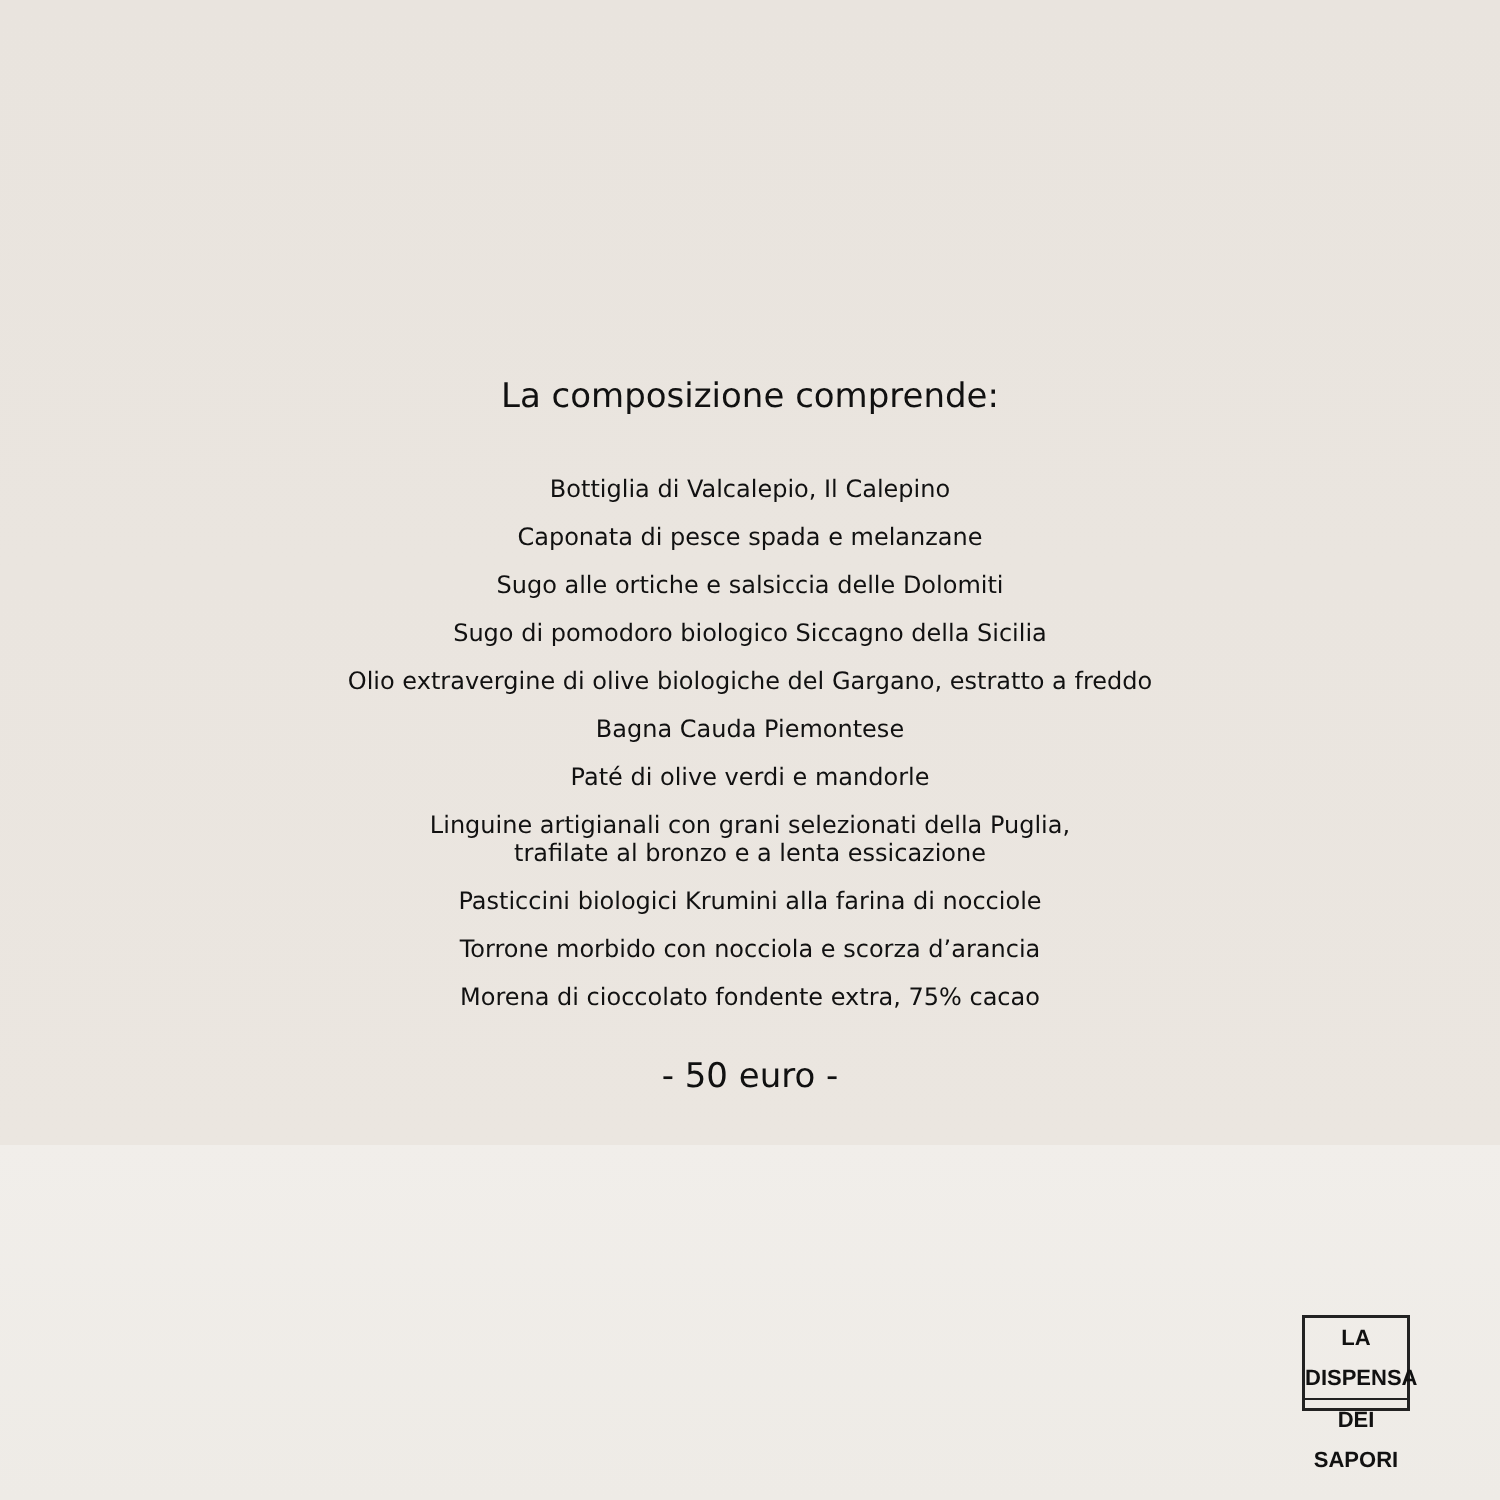La composizione comprende:
Bottiglia di Valcalepio, Il Calepino
Caponata di pesce spada e melanzane
Sugo alle ortiche e salsiccia delle Dolomiti
Sugo di pomodoro biologico Siccagno della Sicilia
Olio extravergine di olive biologiche del Gargano, estratto a freddo
Bagna Cauda Piemontese
Paté di olive verdi e mandorle
Linguine artigianali con grani selezionati della Puglia,
trafilate al bronzo e a lenta essicazione
Pasticcini biologici Krumini alla farina di nocciole
Torrone morbido con nocciola e scorza d’arancia
Morena di cioccolato fondente extra, 75% cacao
- 50 euro -
LA DISPENSA
DEI SAPORI